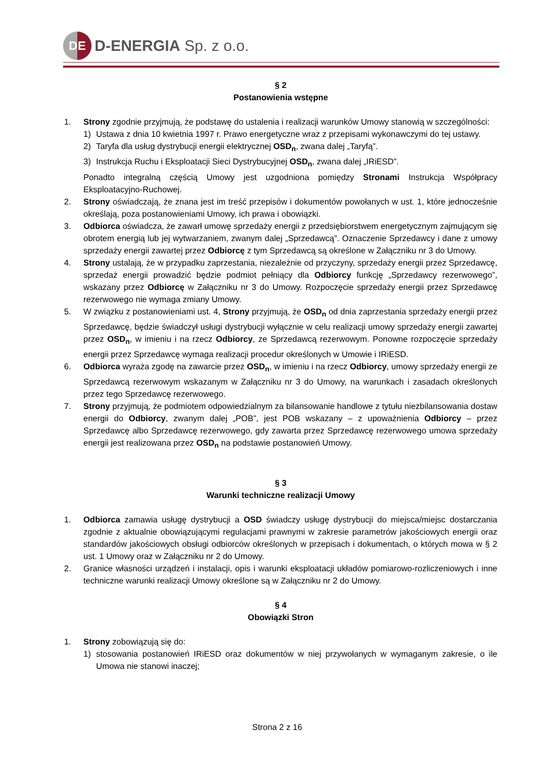DE
D-ENERGIA Sp. z o.o.
§ 2
Postanowienia wstępne
1. Strony zgodnie przyjmują, że podstawę do ustalenia i realizacji warunków Umowy stanowią w szczególności:
1) Ustawa z dnia 10 kwietnia 1997 r. Prawo energetyczne wraz z przepisami wykonawczymi do tej ustawy.
2) Taryfa dla usług dystrybucji energii elektrycznej OSD<sub>n</sub>, zwana dalej „Taryfą”.
3) Instrukcja Ruchu i Eksploatacji Sieci Dystrybucyjnej OSD<sub>n</sub>, zwana dalej „IRiESD”.
Ponadto integralną częścią Umowy jest uzgodniona pomiędzy Stronami Instrukcja Współpracy Eksploatacyjno-Ruchowej.
2. Strony oświadczają, że znana jest im treść przepisów i dokumentów powołanych w ust. 1, które jednocześnie określają, poza postanowieniami Umowy, ich prawa i obowiązki.
3. Odbiorca oświadcza, że zawarł umowę sprzedaży energii z przedsiębiorstwem energetycznym zajmującym się obrotem energią lub jej wytwarzaniem, zwanym dalej „Sprzedawcą”. Oznaczenie Sprzedawcy i dane z umowy sprzedaży energii zawartej przez Odbiorcę z tym Sprzedawcą są określone w Załączniku nr 3 do Umowy.
4. Strony ustalają, że w przypadku zaprzestania, niezależnie od przyczyny, sprzedaży energii przez Sprzedawcę, sprzedaż energii prowadzić będzie podmiot pełniący dla Odbiorcy funkcję „Sprzedawcy rezerwowego”, wskazany przez Odbiorcę w Załączniku nr 3 do Umowy. Rozpoczęcie sprzedaży energii przez Sprzedawcę rezerwowego nie wymaga zmiany Umowy.
5. W związku z postanowieniami ust. 4, Strony przyjmują, że OSD<sub>n</sub> od dnia zaprzestania sprzedaży energii przez Sprzedawcę, będzie świadczył usługi dystrybucji wyłącznie w celu realizacji umowy sprzedaży energii zawartej przez OSD<sub>n</sub>, w imieniu i na rzecz Odbiorcy, ze Sprzedawcą rezerwowym. Ponowne rozpoczęcie sprzedaży energii przez Sprzedawcę wymaga realizacji procedur określonych w Umowie i IRiESD.
6. Odbiorca wyraża zgodę na zawarcie przez OSD<sub>n</sub>, w imieniu i na rzecz Odbiorcy, umowy sprzedaży energii ze Sprzedawcą rezerwowym wskazanym w Załączniku nr 3 do Umowy, na warunkach i zasadach określonych przez tego Sprzedawcę rezerwowego.
7. Strony przyjmują, że podmiotem odpowiedzialnym za bilansowanie handlowe z tytułu niezbilansowania dostaw energii do Odbiorcy, zwanym dalej „POB”, jest POB wskazany – z upoważnienia Odbiorcy – przez Sprzedawcę albo Sprzedawcę rezerwowego, gdy zawarta przez Sprzedawcę rezerwowego umowa sprzedaży energii jest realizowana przez OSD<sub>n</sub> na podstawie postanowień Umowy.
§ 3
Warunki techniczne realizacji Umowy
1. Odbiorca zamawia usługę dystrybucji a OSD świadczy usługę dystrybucji do miejsca/miejsc dostarczania zgodnie z aktualnie obowiązującymi regulacjami prawnymi w zakresie parametrów jakościowych energii oraz standardów jakościowych obsługi odbiorców określonych w przepisach i dokumentach, o których mowa w § 2 ust. 1 Umowy oraz w Załączniku nr 2 do Umowy.
2. Granice własności urządzeń i instalacji, opis i warunki eksploatacji układów pomiarowo-rozliczeniowych i inne techniczne warunki realizacji Umowy określone są w Załączniku nr 2 do Umowy.
§ 4
Obowiązki Stron
1. Strony zobowiązują się do:
1) stosowania postanowień IRiESD oraz dokumentów w niej przywołanych w wymaganym zakresie, o ile Umowa nie stanowi inaczej;
Strona 2 z 16